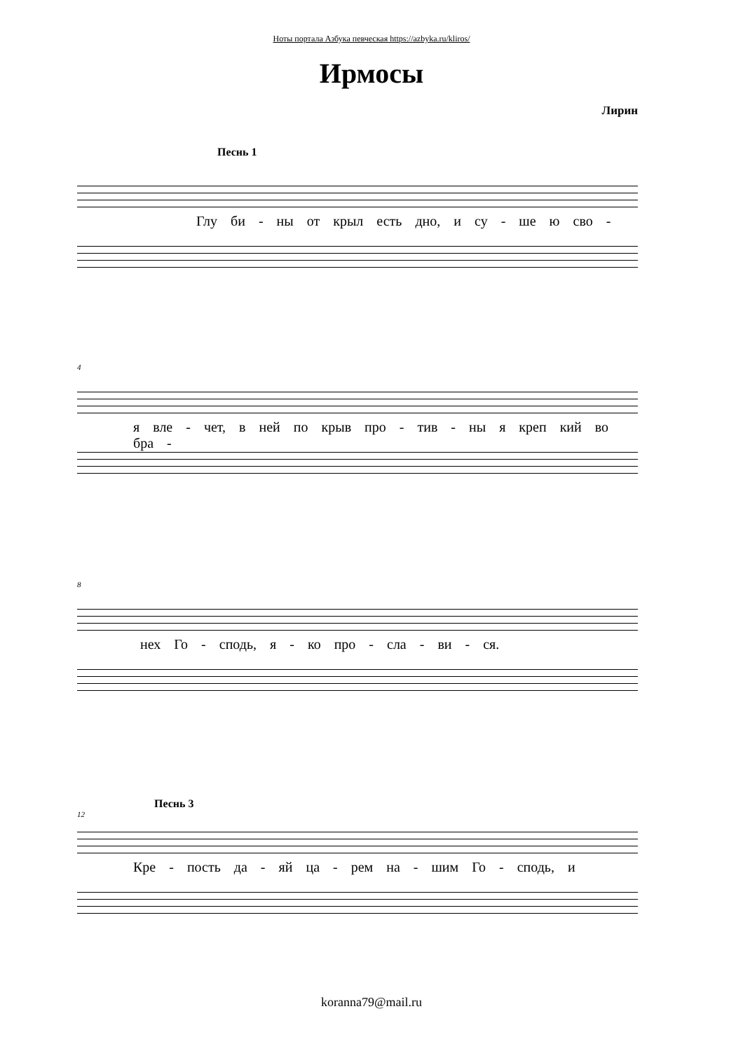Ноты портала Азбука певческая https://azbyka.ru/kliros/
Ирмосы
Лирин
Песнь 1
Глу би - ны от крыл есть дно, и су - ше ю сво -
4
я вле - чет, в ней по крыв про - тив - ны я креп кий во бра -
8
нех Го - сподь, я - ко про - сла - ви - ся.
Песнь 3
12
Кре - пость да - яй ца - рем на - шим Го - сподь, и
koranna79@mail.ru